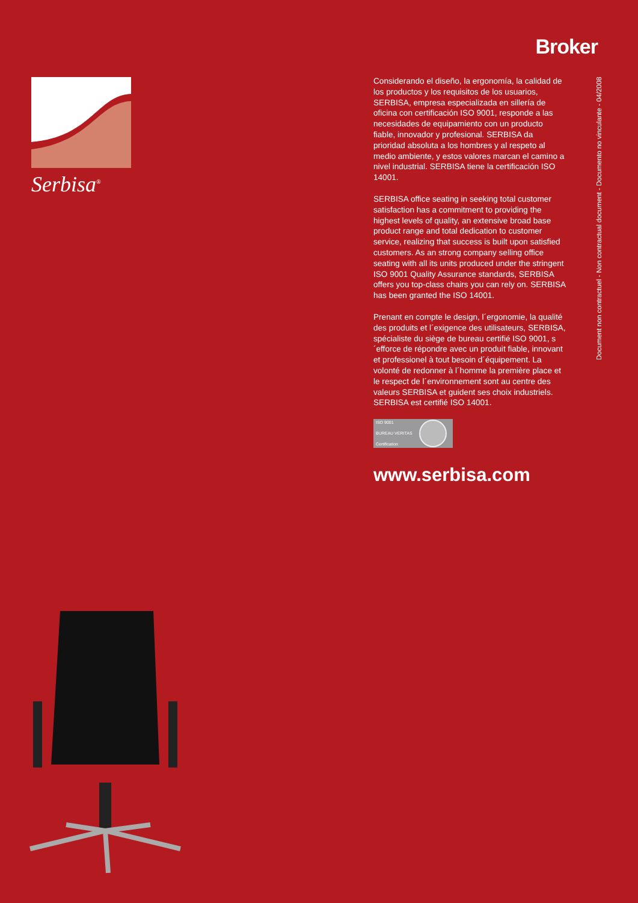Serbisa<sup>®</sup>
Broker
Document non contractuel - Non contractual document - Documento no vinculante - 04/2008
Considerando el diseño, la ergonomía, la calidad de los productos y los requisitos de los usuarios, SERBISA, empresa especializada en sillería de oficina con certificación ISO 9001, responde a las necesidades de equipamiento con un producto fiable, innovador y profesional. SERBISA da prioridad absoluta a los hombres y al respeto al medio ambiente, y estos valores marcan el camino a nivel industrial. SERBISA tiene la certificación ISO 14001.
SERBISA office seating in seeking total customer satisfaction has a commitment to providing the highest levels of quality, an extensive broad base product range and total dedication to customer service, realizing that success is built upon satisfied customers. As an strong company selling office seating with all its units produced under the stringent ISO 9001 Quality Assurance standards, SERBISA offers you top-class chairs you can rely on. SERBISA has been granted the ISO 14001.
Prenant en compte le design, l´ergonomie, la qualité des produits et l´exigence des utilisateurs, SERBISA, spécialiste du siège de bureau certifié ISO 9001, s´efforce de répondre avec un produit fiable, innovant et professionel à tout besoin d´équipement. La volonté de redonner à l´homme la première place et le respect de l´environnement sont au centre des valeurs SERBISA et guident ses choix industriels. SERBISA est certifié ISO 14001.
ISO 9001
BUREAU VERITAS
Certification
www.serbisa.com